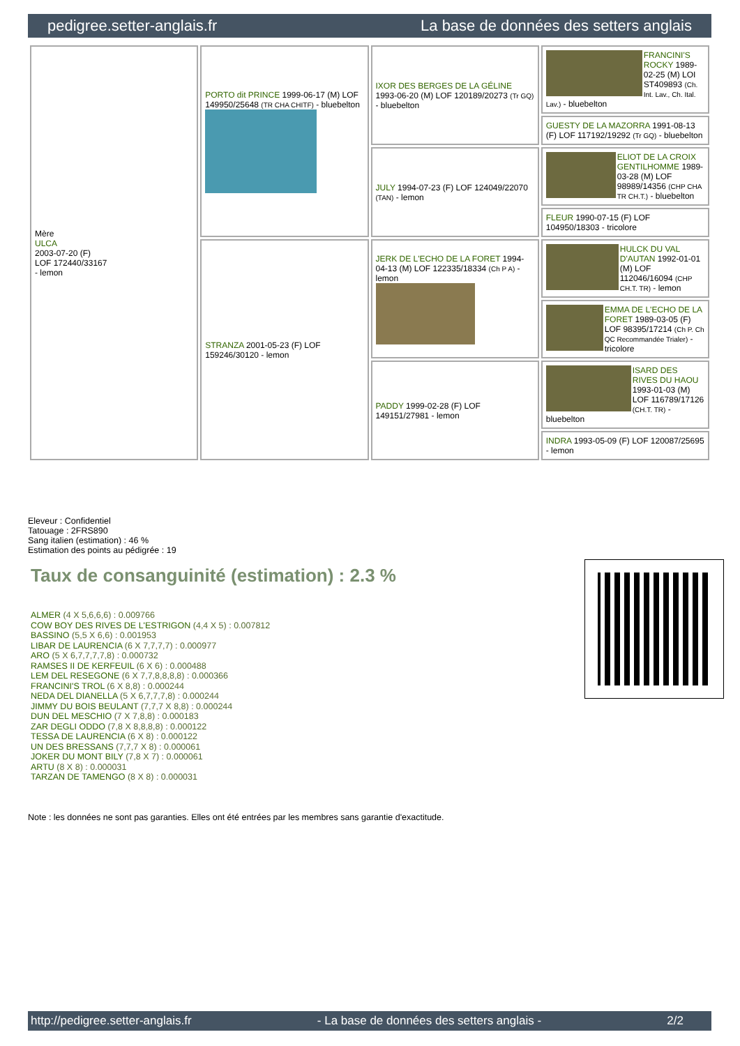pedigree.setter-anglais.fr La base de données des setters anglais
| Mère ULCA 2003-07-20 (F) LOF 172440/33167 - lemon | PORTO dit PRINCE 1999-06-17 (M) LOF 149950/25648 (TR CHA CHITF) - bluebelton | IXOR DES BERGES DE LA GÉLINE 1993-06-20 (M) LOF 120189/20273 (Tr GQ) - bluebelton | FRANCINI'S ROCKY 1989-02-25 (M) LOI ST409893 (Ch. Int. Lav., Ch. Ital. Lav.) - bluebelton |
| | | | GUESTY DE LA MAZORRA 1991-08-13 (F) LOF 117192/19292 (Tr GQ) - bluebelton |
| | | JULY 1994-07-23 (F) LOF 124049/22070 (TAN) - lemon | ELIOT DE LA CROIX GENTILHOMME 1989-03-28 (M) LOF 98989/14356 (CHP CHA TR CH.T.) - bluebelton |
| | | | FLEUR 1990-07-15 (F) LOF 104950/18303 - tricolore |
| | STRANZA 2001-05-23 (F) LOF 159246/30120 - lemon | JERK DE L'ECHO DE LA FORET 1994-04-13 (M) LOF 122335/18334 (Ch P A) - lemon | HULCK DU VAL D'AUTAN 1992-01-01 (M) LOF 112046/16094 (CHP CH.T. TR) - lemon |
| | | | EMMA DE L'ECHO DE LA FORET 1989-03-05 (F) LOF 98395/17214 (Ch P. Ch QC Recommandée Trialer) - tricolore |
| | | PADDY 1999-02-28 (F) LOF 149151/27981 - lemon | ISARD DES RIVES DU HAOU 1993-01-03 (M) LOF 116789/17126 (CH.T. TR) - bluebelton |
| | | | INDRA 1993-05-09 (F) LOF 120087/25695 - lemon |
Eleveur : Confidentiel
Tatouage : 2FRS890
Sang italien (estimation) : 46 %
Estimation des points au pédigrée : 19
Taux de consanguinité (estimation) : 2.3 %
ALMER (4 X 5,6,6,6) : 0.009766
COW BOY DES RIVES DE L'ESTRIGON (4,4 X 5) : 0.007812
BASSINO (5,5 X 6,6) : 0.001953
LIBAR DE LAURENCIA (6 X 7,7,7,7) : 0.000977
ARO (5 X 6,7,7,7,7,8) : 0.000732
RAMSES II DE KERFEUIL (6 X 6) : 0.000488
LEM DEL RESEGONE (6 X 7,7,8,8,8,8) : 0.000366
FRANCINI'S TROL (6 X 8,8) : 0.000244
NEDA DEL DIANELLA (5 X 6,7,7,7,8) : 0.000244
JIMMY DU BOIS BEULANT (7,7,7 X 8,8) : 0.000244
DUN DEL MESCHIO (7 X 7,8,8) : 0.000183
ZAR DEGLI ODDO (7,8 X 8,8,8,8) : 0.000122
TESSA DE LAURENCIA (6 X 8) : 0.000122
UN DES BRESSANS (7,7,7 X 8) : 0.000061
JOKER DU MONT BILY (7,8 X 7) : 0.000061
ARTU (8 X 8) : 0.000031
TARZAN DE TAMENGO (8 X 8) : 0.000031
Note : les données ne sont pas garanties. Elles ont été entrées par les membres sans garantie d'exactitude.
http://pedigree.setter-anglais.fr - La base de données des setters anglais - 2/2